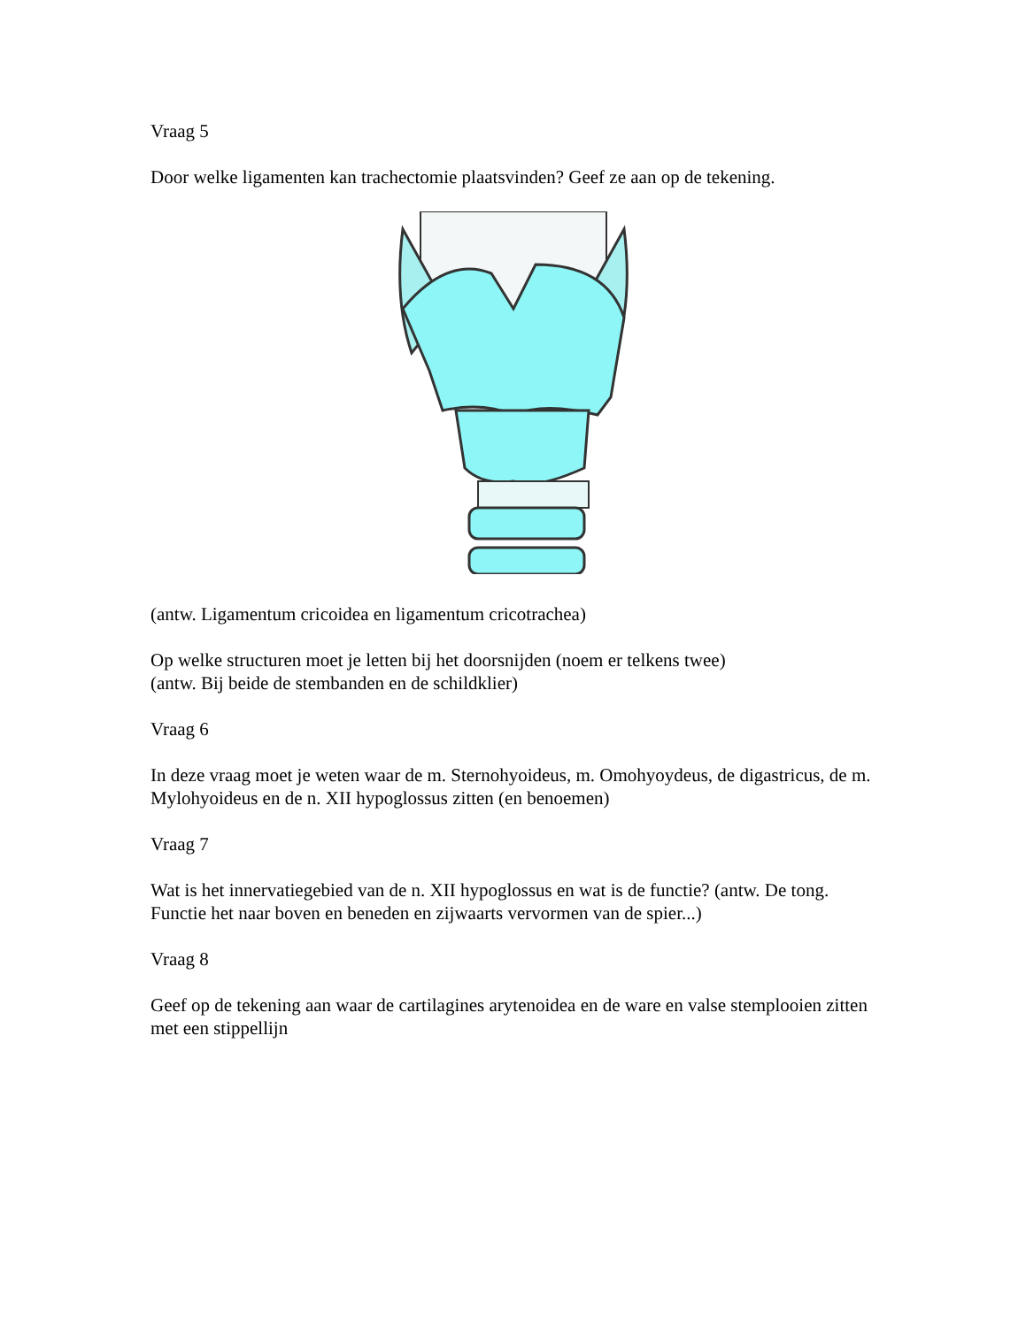Vraag 5
Door welke ligamenten kan trachectomie plaatsvinden? Geef ze aan op de tekening.
(antw. Ligamentum cricoidea en ligamentum cricotrachea)
Op welke structuren moet je letten bij het doorsnijden (noem er telkens twee)
(antw. Bij beide de stembanden en de schildklier)
Vraag 6
In deze vraag moet je weten waar de m. Sternohyoideus, m. Omohyoydeus, de digastricus, de m. Mylohyoideus en de n. XII hypoglossus zitten (en benoemen)
Vraag 7
Wat is het innervatiegebied van de n. XII hypoglossus en wat is de functie? (antw. De tong. Functie het naar boven en beneden en zijwaarts vervormen van de spier...)
Vraag 8
Geef op de tekening aan waar de cartilagines arytenoidea en de ware en valse stemplooien zitten met een stippellijn